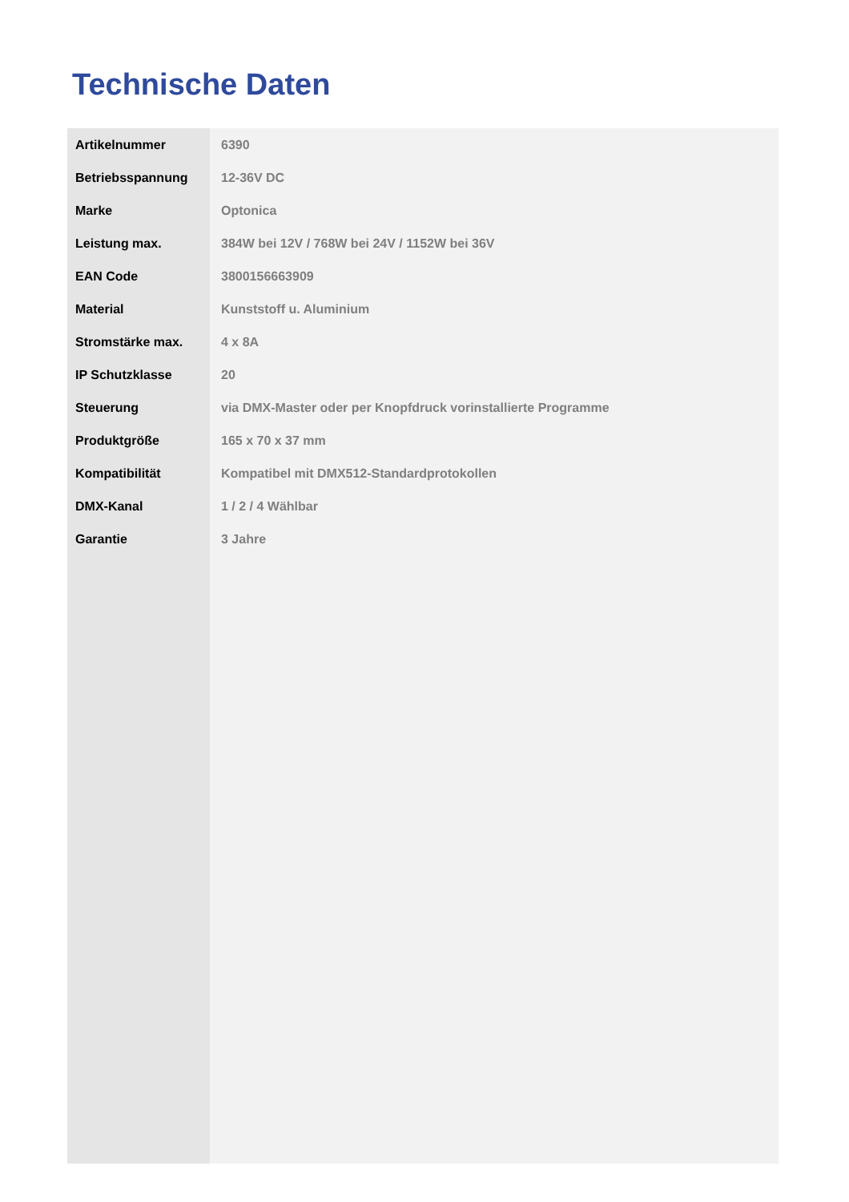Technische Daten
| Artikelnummer | 6390 |
| Betriebsspannung | 12-36V DC |
| Marke | Optonica |
| Leistung max. | 384W bei 12V / 768W bei 24V / 1152W bei 36V |
| EAN Code | 3800156663909 |
| Material | Kunststoff u. Aluminium |
| Stromstärke max. | 4 x 8A |
| IP Schutzklasse | 20 |
| Steuerung | via DMX-Master oder per Knopfdruck vorinstallierte Programme |
| Produktgröße | 165 x 70 x 37 mm |
| Kompatibilität | Kompatibel mit DMX512-Standardprotokollen |
| DMX-Kanal | 1 / 2 / 4 Wählbar |
| Garantie | 3 Jahre |